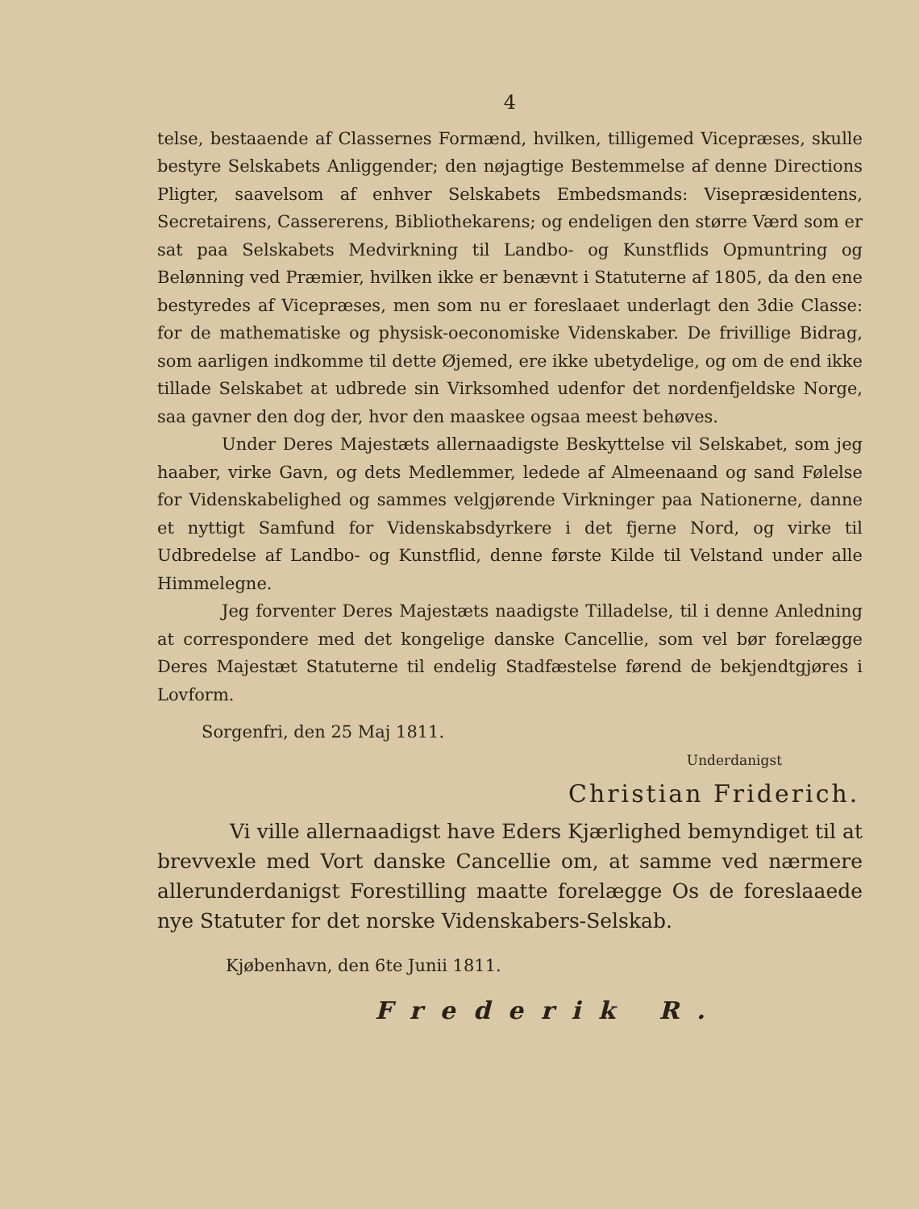4
telse, bestaaende af Classernes Formænd, hvilken, tilligemed Vicepræses, skulle bestyre Selskabets Anliggender; den nøjagtige Bestemmelse af denne Directions Pligter, saavelsom af enhver Selskabets Embedsmands: Visepræsidentens, Secretairens, Cassererens, Bibliothekarens; og endeligen den større Værd som er sat paa Selskabets Medvirkning til Landbo- og Kunstflids Opmuntring og Belønning ved Præmier, hvilken ikke er benævnt i Statuterne af 1805, da den ene bestyredes af Vicepræses, men som nu er foreslaaet underlagt den 3die Classe: for de mathematiske og physisk-oeconomiske Videnskaber. De frivillige Bidrag, som aarligen indkomme til dette Øjemed, ere ikke ubetydelige, og om de end ikke tillade Selskabet at udbrede sin Virksomhed udenfor det nordenfjeldske Norge, saa gavner den dog der, hvor den maaskee ogsaa meest behøves.
Under Deres Majestæts allernaadigste Beskyttelse vil Selskabet, som jeg haaber, virke Gavn, og dets Medlemmer, ledede af Almeenaand og sand Følelse for Videnskabelighed og sammes velgjørende Virkninger paa Nationerne, danne et nyttigt Samfund for Videnskabsdyrkere i det fjerne Nord, og virke til Udbredelse af Landbo- og Kunstflid, denne første Kilde til Velstand under alle Himmelegne.
Jeg forventer Deres Majestæts naadigste Tilladelse, til i denne Anledning at correspondere med det kongelige danske Cancellie, som vel bør forelægge Deres Majestæt Statuterne til endelig Stadfæstelse førend de bekjendtgjøres i Lovform.
Sorgenfri, den 25 Maj 1811.
Underdanigst
Christian Friderich.
Vi ville allernaadigst have Eders Kjærlighed bemyndiget til at brevvexle med Vort danske Cancellie om, at samme ved nærmere allerunderdanigst Forestilling maatte forelægge Os de foreslaaede nye Statuter for det norske Videnskabers-Selskab.
Kjøbenhavn, den 6te Junii 1811.
Frederik R.